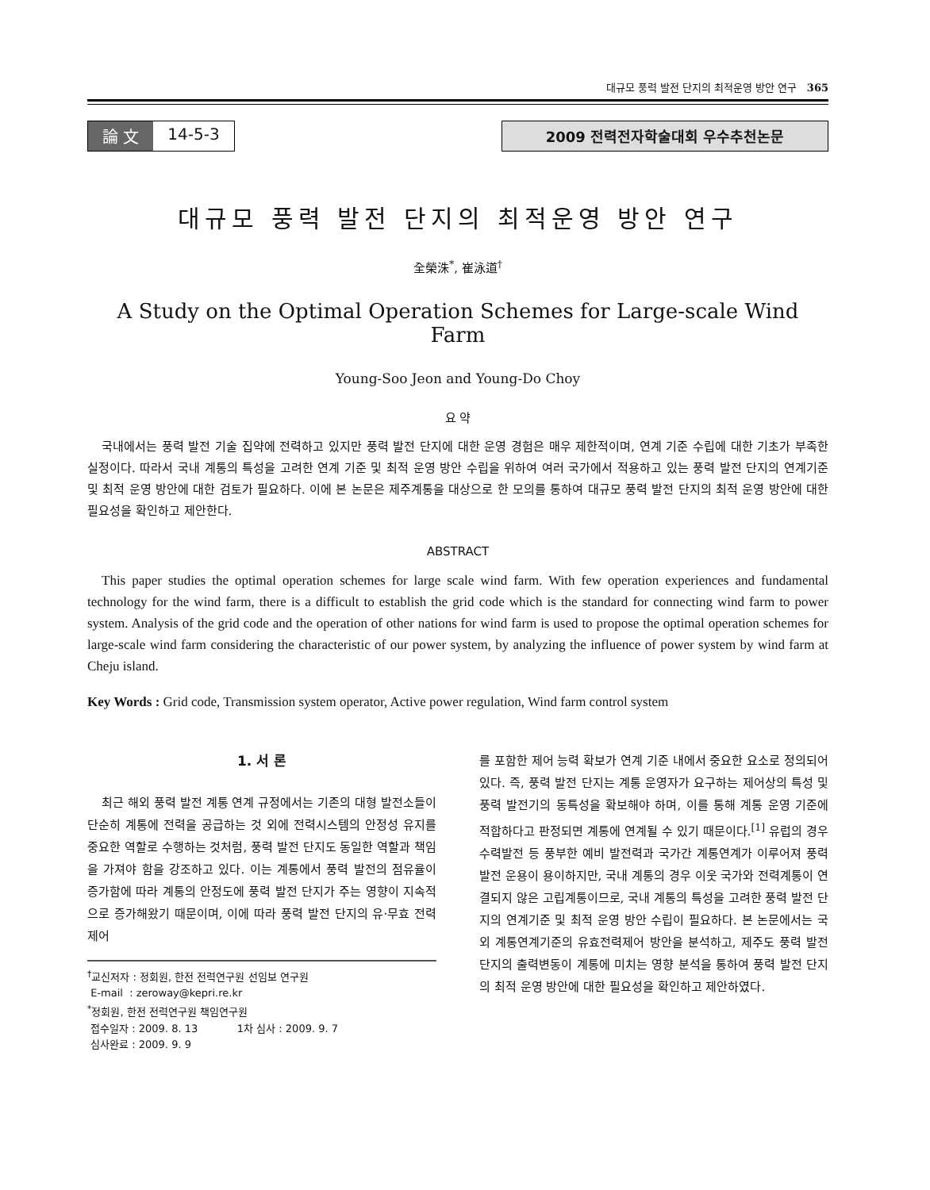대규모 풍력 발전 단지의 최적운영 방안 연구 365
論 文 14-5-3 2009 전력전자학술대회 우수추천논문
대규모 풍력 발전 단지의 최적운영 방안 연구
全榮洙<sup>*</sup>, 崔泳道<sup>†</sup>
A Study on the Optimal Operation Schemes for Large-scale Wind Farm
Young-Soo Jeon and Young-Do Choy
요 약
국내에서는 풍력 발전 기술 집약에 전력하고 있지만 풍력 발전 단지에 대한 운영 경험은 매우 제한적이며, 연계 기준 수립에 대한 기초가 부족한 실정이다. 따라서 국내 계통의 특성을 고려한 연계 기준 및 최적 운영 방안 수립을 위하여 여러 국가에서 적용하고 있는 풍력 발전 단지의 연계기준 및 최적 운영 방안에 대한 검토가 필요하다. 이에 본 논문은 제주계통을 대상으로 한 모의를 통하여 대규모 풍력 발전 단지의 최적 운영 방안에 대한 필요성을 확인하고 제안한다.
ABSTRACT
This paper studies the optimal operation schemes for large scale wind farm. With few operation experiences and fundamental technology for the wind farm, there is a difficult to establish the grid code which is the standard for connecting wind farm to power system. Analysis of the grid code and the operation of other nations for wind farm is used to propose the optimal operation schemes for large-scale wind farm considering the characteristic of our power system, by analyzing the influence of power system by wind farm at Cheju island.
Key Words : Grid code, Transmission system operator, Active power regulation, Wind farm control system
1. 서 론
최근 해외 풍력 발전 계통 연계 규정에서는 기존의 대형 발전소들이 단순히 계통에 전력을 공급하는 것 외에 전력시스템의 안정성 유지를 중요한 역할로 수행하는 것처럼, 풍력 발전 단지도 동일한 역할과 책임을 가져야 함을 강조하고 있다. 이는 계통에서 풍력 발전의 점유율이 증가함에 따라 계통의 안정도에 풍력 발전 단지가 주는 영향이 지속적으로 증가해왔기 때문이며, 이에 따라 풍력 발전 단지의 유·무효 전력 제어
<sup>†</sup> 교신저자 : 정회원, 한전 전력연구원 선임보 연구원
E-mail : zeroway@kepri.re.kr
<sup>*</sup> 정회원, 한전 전력연구원 책임연구원
접수일자 : 2009. 8. 13 1차 심사 : 2009. 9. 7
심사완료 : 2009. 9. 9
를 포함한 제어 능력 확보가 연계 기준 내에서 중요한 요소로 정의되어 있다. 즉, 풍력 발전 단지는 계통 운영자가 요구하는 제어상의 특성 및 풍력 발전기의 동특성을 확보해야 하며, 이를 통해 계통 운영 기준에 적합하다고 판정되면 계통에 연계될 수 있기 때문이다.<sup>[1]</sup> 유럽의 경우 수력발전 등 풍부한 예비 발전력과 국가간 계통연계가 이루어져 풍력 발전 운용이 용이하지만, 국내 계통의 경우 이웃 국가와 전력계통이 연결되지 않은 고립계통이므로, 국내 계통의 특성을 고려한 풍력 발전 단지의 연계기준 및 최적 운영 방안 수립이 필요하다. 본 논문에서는 국외 계통연계기준의 유효전력제어 방안을 분석하고, 제주도 풍력 발전 단지의 출력변동이 계통에 미치는 영향 분석을 통하여 풍력 발전 단지의 최적 운영 방안에 대한 필요성을 확인하고 제안하였다.